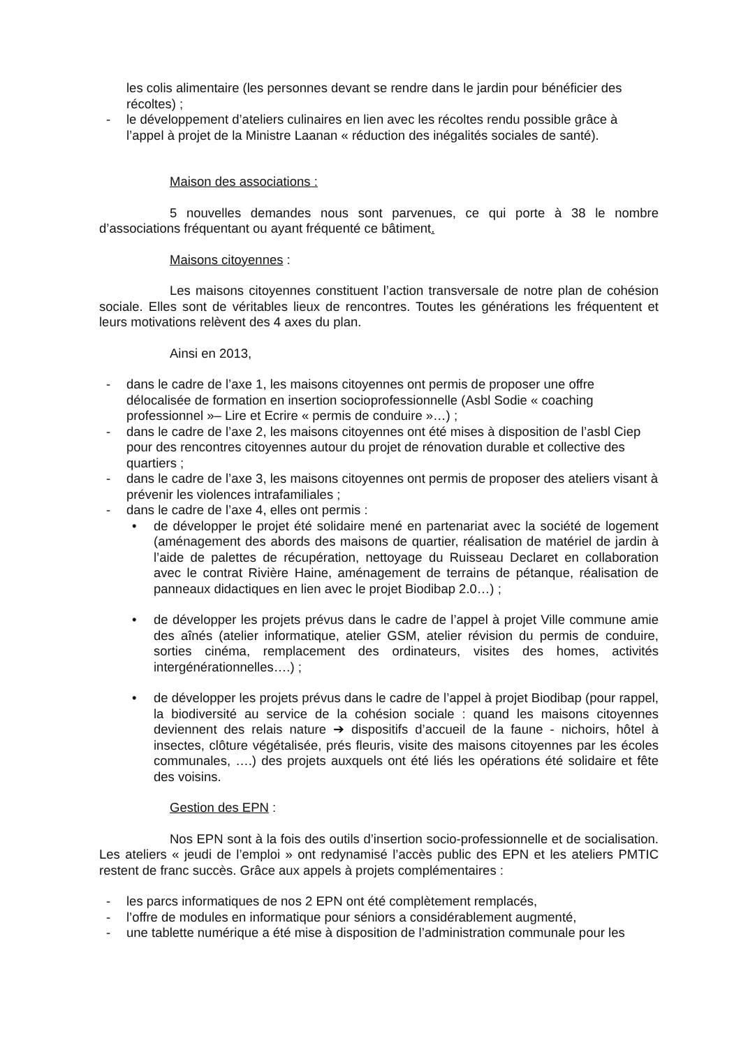les colis alimentaire (les personnes devant se rendre dans le jardin pour bénéficier des récoltes) ;
- le développement d’ateliers culinaires en lien avec les récoltes rendu possible grâce à l’appel à projet de la Ministre Laanan « réduction des inégalités sociales de santé).
Maison des associations :
5 nouvelles demandes nous sont parvenues, ce qui porte à 38 le nombre d’associations fréquentant ou ayant fréquenté ce bâtiment.
Maisons citoyennes :
Les maisons citoyennes constituent l’action transversale de notre plan de cohésion sociale. Elles sont de véritables lieux de rencontres. Toutes les générations les fréquentent et leurs motivations relèvent des 4 axes du plan.
Ainsi en 2013,
- dans le cadre de l’axe 1, les maisons citoyennes ont permis de proposer une offre délocalisée de formation en insertion socioprofessionnelle (Asbl Sodie « coaching professionnel »– Lire et Ecrire « permis de conduire »…) ;
- dans le cadre de l’axe 2, les maisons citoyennes ont été mises à disposition de l’asbl Ciep pour des rencontres citoyennes autour du projet de rénovation durable et collective des quartiers ;
- dans le cadre de l’axe 3, les maisons citoyennes ont permis de proposer des ateliers visant à prévenir les violences intrafamiliales ;
- dans le cadre de l’axe 4, elles ont permis :
• de développer le projet été solidaire mené en partenariat avec la société de logement (aménagement des abords des maisons de quartier, réalisation de matériel de jardin à l’aide de palettes de récupération, nettoyage du Ruisseau Declaret en collaboration avec le contrat Rivière Haine, aménagement de terrains de pétanque, réalisation de panneaux didactiques en lien avec le projet Biodibap 2.0…) ;
• de développer les projets prévus dans le cadre de l’appel à projet Ville commune amie des aînés (atelier informatique, atelier GSM, atelier révision du permis de conduire, sorties cinéma, remplacement des ordinateurs, visites des homes, activités intergénérationnelles….) ;
• de développer les projets prévus dans le cadre de l’appel à projet Biodibap (pour rappel, la biodiversité au service de la cohésion sociale : quand les maisons citoyennes deviennent des relais nature ➔ dispositifs d’accueil de la faune - nichoirs, hôtel à insectes, clôture végétalisée, prés fleuris, visite des maisons citoyennes par les écoles communales, ….) des projets auxquels ont été liés les opérations été solidaire et fête des voisins.
Gestion des EPN :
Nos EPN sont à la fois des outils d’insertion socio-professionnelle et de socialisation. Les ateliers « jeudi de l’emploi » ont redynamisé l’accès public des EPN et les ateliers PMTIC restent de franc succès. Grâce aux appels à projets complémentaires :
- les parcs informatiques de nos 2 EPN ont été complètement remplacés,
- l’offre de modules en informatique pour séniors a considérablement augmenté,
- une tablette numérique a été mise à disposition de l’administration communale pour les